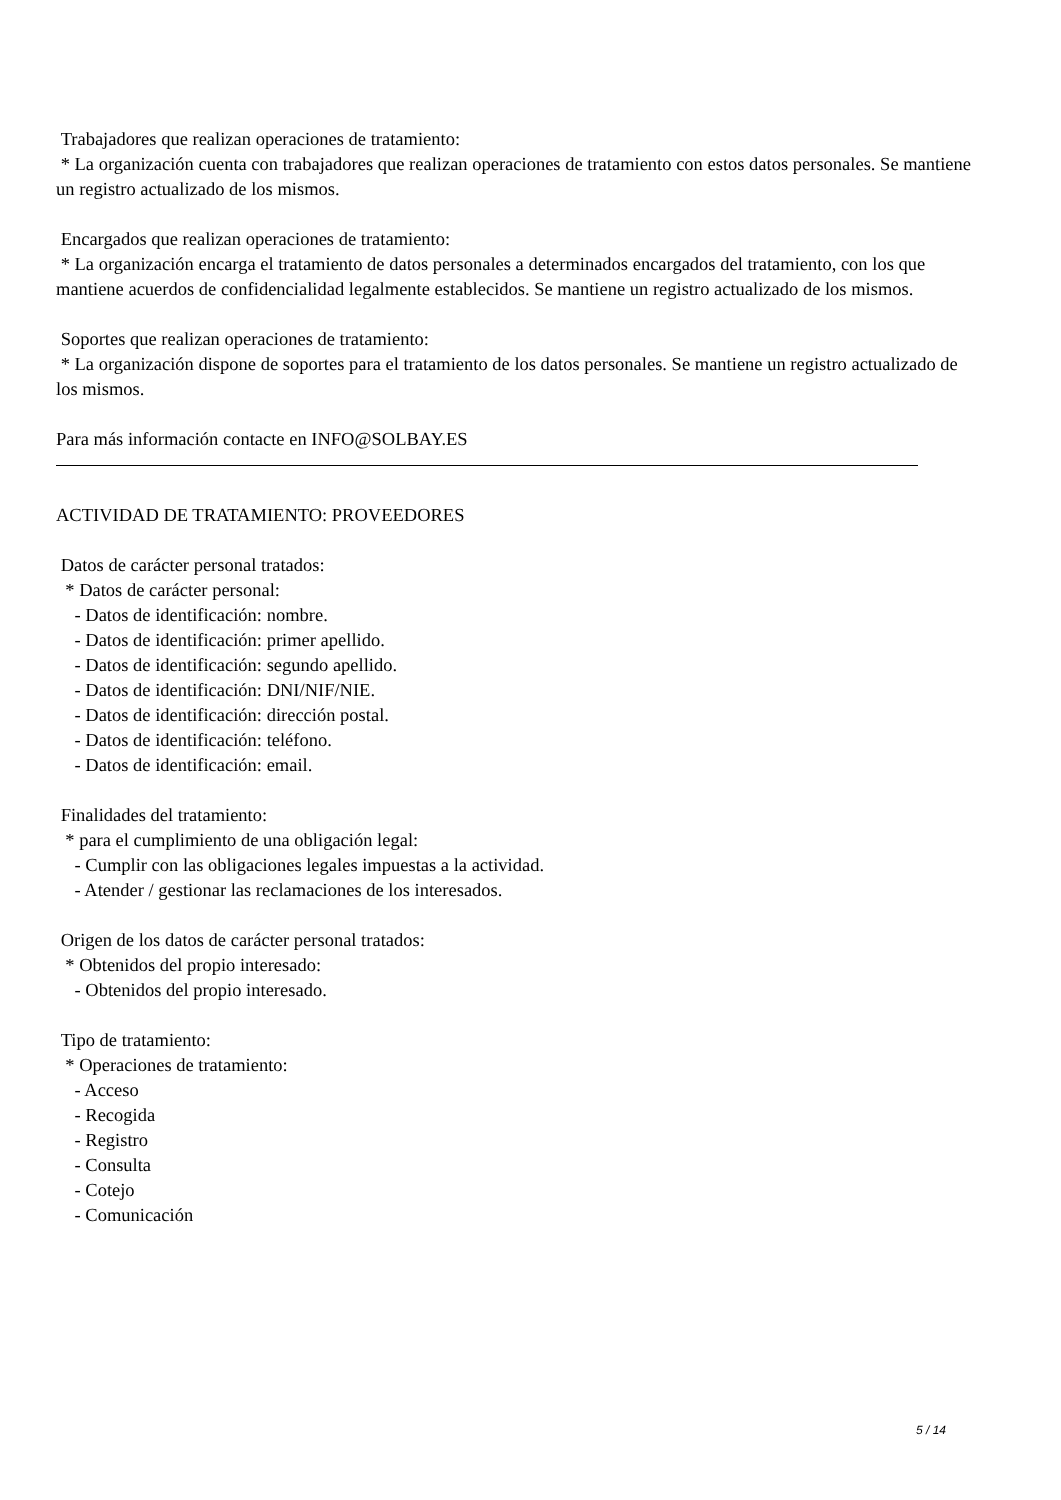Trabajadores que realizan operaciones de tratamiento: * La organización cuenta con trabajadores que realizan operaciones de tratamiento con estos datos personales. Se mantiene un registro actualizado de los mismos.
Encargados que realizan operaciones de tratamiento: * La organización encarga el tratamiento de datos personales a determinados encargados del tratamiento, con los que mantiene acuerdos de confidencialidad legalmente establecidos. Se mantiene un registro actualizado de los mismos.
Soportes que realizan operaciones de tratamiento: * La organización dispone de soportes para el tratamiento de los datos personales. Se mantiene un registro actualizado de los mismos.
Para más información contacte en INFO@SOLBAY.ES
ACTIVIDAD DE TRATAMIENTO: PROVEEDORES
Datos de carácter personal tratados: * Datos de carácter personal: - Datos de identificación: nombre. - Datos de identificación: primer apellido. - Datos de identificación: segundo apellido. - Datos de identificación: DNI/NIF/NIE. - Datos de identificación: dirección postal. - Datos de identificación: teléfono. - Datos de identificación: email.
Finalidades del tratamiento: * para el cumplimiento de una obligación legal: - Cumplir con las obligaciones legales impuestas a la actividad. - Atender / gestionar las reclamaciones de los interesados.
Origen de los datos de carácter personal tratados: * Obtenidos del propio interesado: - Obtenidos del propio interesado.
Tipo de tratamiento: * Operaciones de tratamiento: - Acceso - Recogida - Registro - Consulta - Cotejo - Comunicación
5 / 14